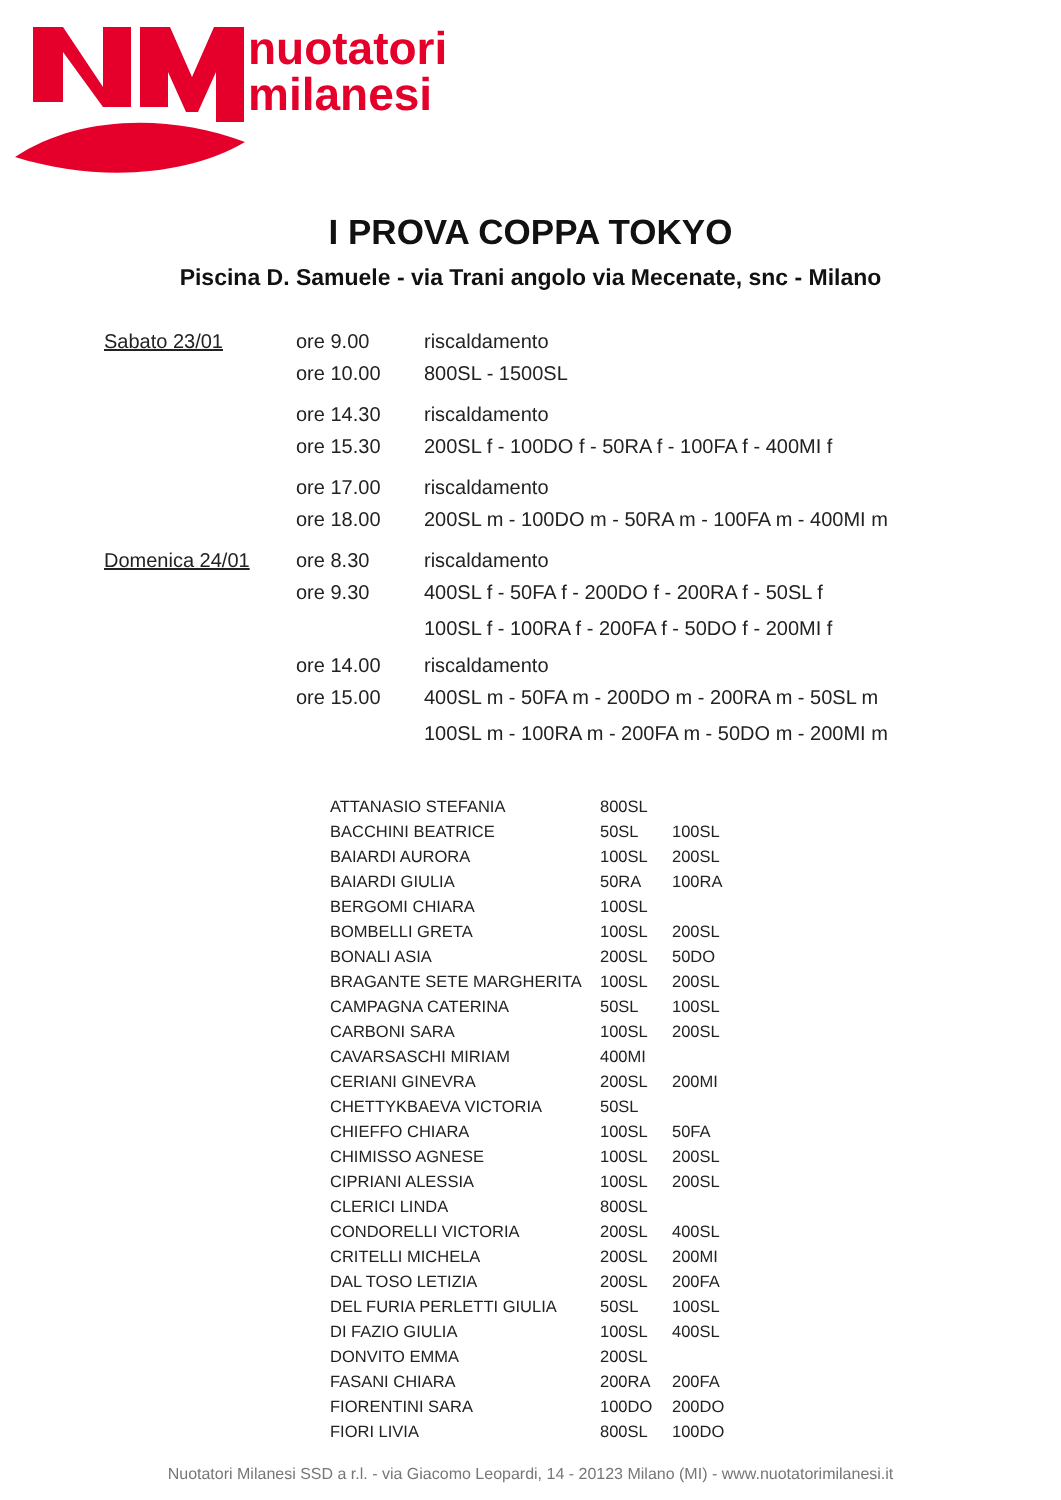nuotatori
milanesi
I PROVA COPPA TOKYO
Piscina D. Samuele - via Trani angolo via Mecenate, snc - Milano
| Sabato 23/01 | ore 9.00 | riscaldamento |
| | ore 10.00 | 800SL - 1500SL |
| | ore 14.30 | riscaldamento |
| | ore 15.30 | 200SL f - 100DO f - 50RA f - 100FA f - 400MI f |
| | ore 17.00 | riscaldamento |
| | ore 18.00 | 200SL m - 100DO m - 50RA m - 100FA m - 400MI m |
| Domenica 24/01 | ore 8.30 | riscaldamento |
| | ore 9.30 | 400SL f - 50FA f - 200DO f - 200RA f - 50SL f |
| | | 100SL f - 100RA f - 200FA f - 50DO f - 200MI f |
| | ore 14.00 | riscaldamento |
| | ore 15.00 | 400SL m - 50FA m - 200DO m - 200RA m - 50SL m |
| | | 100SL m - 100RA m - 200FA m - 50DO m - 200MI m |
| ATTANASIO STEFANIA | 800SL | |
| BACCHINI BEATRICE | 50SL | 100SL |
| BAIARDI AURORA | 100SL | 200SL |
| BAIARDI GIULIA | 50RA | 100RA |
| BERGOMI CHIARA | 100SL | |
| BOMBELLI GRETA | 100SL | 200SL |
| BONALI ASIA | 200SL | 50DO |
| BRAGANTE SETE MARGHERITA | 100SL | 200SL |
| CAMPAGNA CATERINA | 50SL | 100SL |
| CARBONI SARA | 100SL | 200SL |
| CAVARSASCHI MIRIAM | 400MI | |
| CERIANI GINEVRA | 200SL | 200MI |
| CHETTYKBAEVA VICTORIA | 50SL | |
| CHIEFFO CHIARA | 100SL | 50FA |
| CHIMISSO AGNESE | 100SL | 200SL |
| CIPRIANI ALESSIA | 100SL | 200SL |
| CLERICI LINDA | 800SL | |
| CONDORELLI VICTORIA | 200SL | 400SL |
| CRITELLI MICHELA | 200SL | 200MI |
| DAL TOSO LETIZIA | 200SL | 200FA |
| DEL FURIA PERLETTI GIULIA | 50SL | 100SL |
| DI FAZIO GIULIA | 100SL | 400SL |
| DONVITO EMMA | 200SL | |
| FASANI CHIARA | 200RA | 200FA |
| FIORENTINI SARA | 100DO | 200DO |
| FIORI LIVIA | 800SL | 100DO |
Nuotatori Milanesi SSD a r.l. - via Giacomo Leopardi, 14 - 20123 Milano (MI) - www.nuotatorimilanesi.it